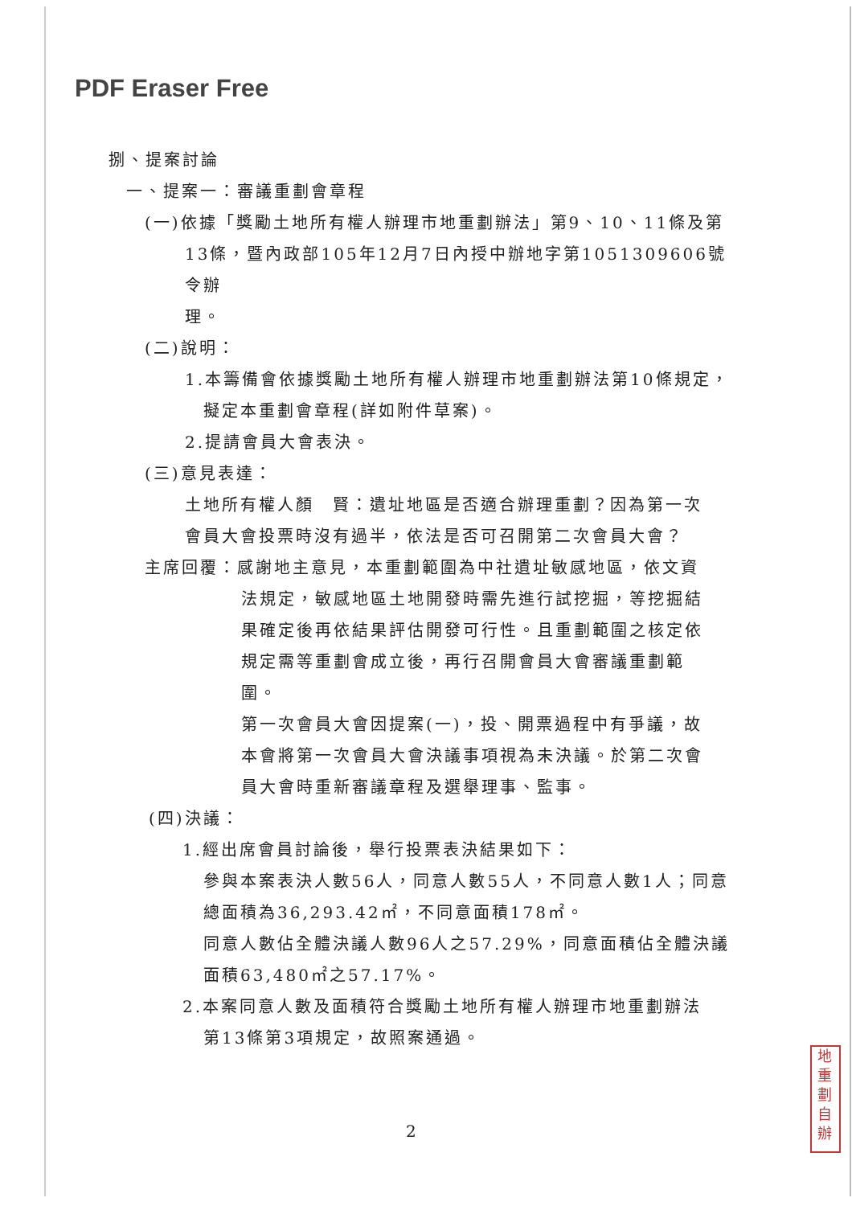PDF Eraser Free
捌、提案討論
一、提案一：審議重劃會章程
(一)依據「獎勵土地所有權人辦理市地重劃辦法」第9、10、11條及第
13條，暨內政部105年12月7日內授中辦地字第1051309606號令辦
理。
(二)說明：
1.本籌備會依據獎勵土地所有權人辦理市地重劃辦法第10條規定，
擬定本重劃會章程(詳如附件草案)。
2.提請會員大會表決。
(三)意見表達：
土地所有權人顏　賢：遺址地區是否適合辦理重劃？因為第一次
會員大會投票時沒有過半，依法是否可召開第二次會員大會？
主席回覆：感謝地主意見，本重劃範圍為中社遺址敏感地區，依文資
法規定，敏感地區土地開發時需先進行試挖掘，等挖掘結
果確定後再依結果評估開發可行性。且重劃範圍之核定依
規定需等重劃會成立後，再行召開會員大會審議重劃範
圍。
第一次會員大會因提案(一)，投、開票過程中有爭議，故
本會將第一次會員大會決議事項視為未決議。於第二次會
員大會時重新審議章程及選舉理事、監事。
(四)決議：
1.經出席會員討論後，舉行投票表決結果如下：
參與本案表決人數56人，同意人數55人，不同意人數1人；同意
總面積為36,293.42㎡，不同意面積178㎡。
同意人數佔全體決議人數96人之57.29%，同意面積佔全體決議
面積63,480㎡之57.17%。
2.本案同意人數及面積符合獎勵土地所有權人辦理市地重劃辦法
第13條第3項規定，故照案通過。
2
地重劃
自辦